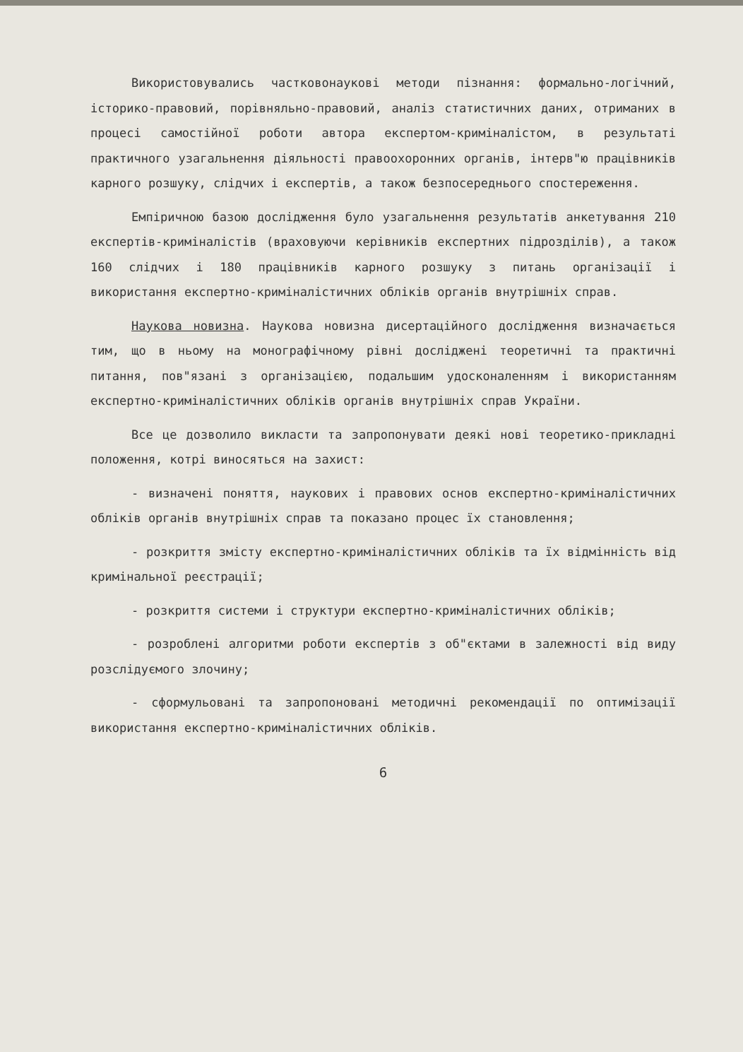Використовувались частковонаукові методи пізнання: формально-логічний, історико-правовий, порівняльно-правовий, аналіз статистичних даних, отриманих в процесі самостійної роботи автора експертом-криміналістом, в результаті практичного узагальнення діяльності правоохоронних органів, інтерв"ю працівників карного розшуку, слідчих і експертів, а також безпосереднього спостереження.
Емпіричною базою дослідження було узагальнення результатів анкетування 210 експертів-криміналістів (враховуючи керівників експертних підрозділів), а також 160 слідчих і 180 працівників карного розшуку з питань організації і використання експертно-криміналістичних обліків органів внутрішніх справ.
Наукова новизна. Наукова новизна дисертаційного дослідження визначається тим, що в ньому на монографічному рівні досліджені теоретичні та практичні питання, пов"язані з організацією, подальшим удосконаленням і використанням експертно-криміналістичних обліків органів внутрішніх справ України.
Все це дозволило викласти та запропонувати деякі нові теоретико-прикладні положення, котрі виносяться на захист:
- визначені поняття, наукових і правових основ експертно-криміналістичних обліків органів внутрішніх справ та показано процес їх становлення;
- розкриття змісту експертно-криміналістичних обліків та їх відмінність від кримінальної реєстрації;
- розкриття системи і структури експертно-криміналістичних обліків;
- розроблені алгоритми роботи експертів з об"єктами в залежності від виду розслідуємого злочину;
- сформульовані та запропоновані методичні рекомендації по оптимізації використання експертно-криміналістичних обліків.
6